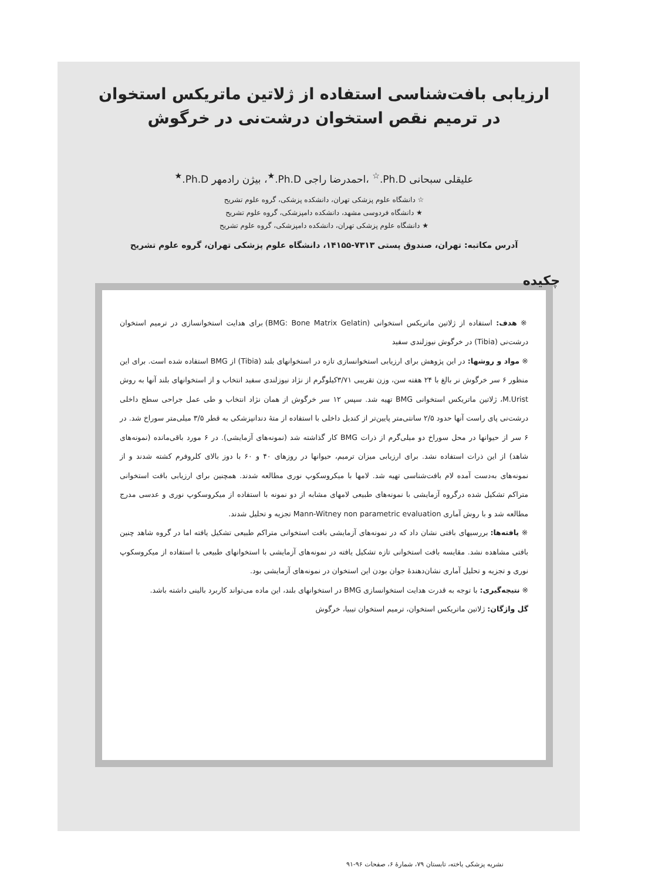ارزیابی بافت‌شناسی استفاده از ژلاتین ماتریکس استخوان
در ترمیم نقص استخوان درشت‌نی در خرگوش
علیقلی سبحانی Ph.D.<sup>☆</sup> ،احمدرضا راجی Ph.D.<sup>★</sup>، بیژن رادمهر Ph.D.<sup>★</sup>
☆ دانشگاه علوم پزشکی تهران، دانشکده پزشکی، گروه علوم تشریح
★ دانشگاه فردوسی مشهد، دانشکده دامپزشکی، گروه علوم تشریح
★ دانشگاه علوم پزشکی تهران، دانشکده دامپزشکی، گروه علوم تشریح
آدرس مکاتبه: تهران، صندوق پستی ۷۳۱۳-۱۴۱۵۵، دانشگاه علوم پزشکی تهران، گروه علوم تشریح
چکیده
※ هدف: استفاده از ژلاتین ماتریکس استخوانی (BMG: Bone Matrix Gelatin) برای هدایت استخوانسازی در ترمیم استخوان درشت‌نی (Tibia) در خرگوش نیوزلندی سفید
※ مواد و روشها: در این پژوهش برای ارزیابی استخوانسازی تازه در استخوانهای بلند (Tibia) از BMG استفاده شده است. برای این منظور ۶ سر خرگوش نر بالغ با ۲۴ هفته سن، وزن تقریبی ۳/۷۱کیلوگرم از نژاد نیوزلندی سفید انتخاب و از استخوانهای بلند آنها به روش M.Urist، ژلاتین ماتریکس استخوانی BMG تهیه شد. سپس ۱۲ سر خرگوش از همان نژاد انتخاب و طی عمل جراحی سطح داخلی درشت‌نی پای راست آنها حدود ۲/۵ سانتی‌متر پایین‌تر از کندیل داخلی با استفاده از متهٔ دندانپزشکی به قطر ۳/۵ میلی‌متر سوراخ شد. در ۶ سر از حیوانها در محل سوراخ دو میلی‌گرم از ذرات BMG کار گذاشته شد (نمونه‌های آزمایشی). در ۶ مورد باقی‌مانده (نمونه‌های شاهد) از این ذرات استفاده نشد. برای ارزیابی میزان ترمیم، حیوانها در روزهای ۴۰ و ۶۰ با دوز بالای کلروفرم کشته شدند و از نمونه‌های به‌دست آمده لام بافت‌شناسی تهیه شد. لامها با میکروسکوپ نوری مطالعه شدند. همچنین برای ارزیابی بافت استخوانی متراکم تشکیل شده درگروه آزمایشی با نمونه‌های طبیعی لامهای مشابه از دو نمونه با استفاده از میکروسکوپ نوری و عدسی مدرج مطالعه شد و با روش آماری Mann-Witney non parametric evaluation تجزیه و تحلیل شدند.
※ یافته‌ها: بررسیهای بافتی نشان داد که در نمونه‌های آزمایشی بافت استخوانی متراکم طبیعی تشکیل یافته اما در گروه شاهد چنین بافتی مشاهده نشد. مقایسه بافت استخوانی تازه تشکیل یافته در نمونه‌های آزمایشی با استخوانهای طبیعی با استفاده از میکروسکوپ نوری و تجزیه و تحلیل آماری نشان‌دهندهٔ جوان بودن این استخوان در نمونه‌های آزمایشی بود.
※ نتیجه‌گیری: با توجه به قدرت هدایت استخوانسازی BMG در استخوانهای بلند، این ماده می‌تواند کاربرد بالینی داشته باشد.
گل واژگان: ژلاتین ماتریکس استخوان، ترمیم استخوان تیبیا، خرگوش
نشریه پزشکی یاخته، تابستان ۷۹، شمارهٔ ۶، صفحات ۹۶-۹۱